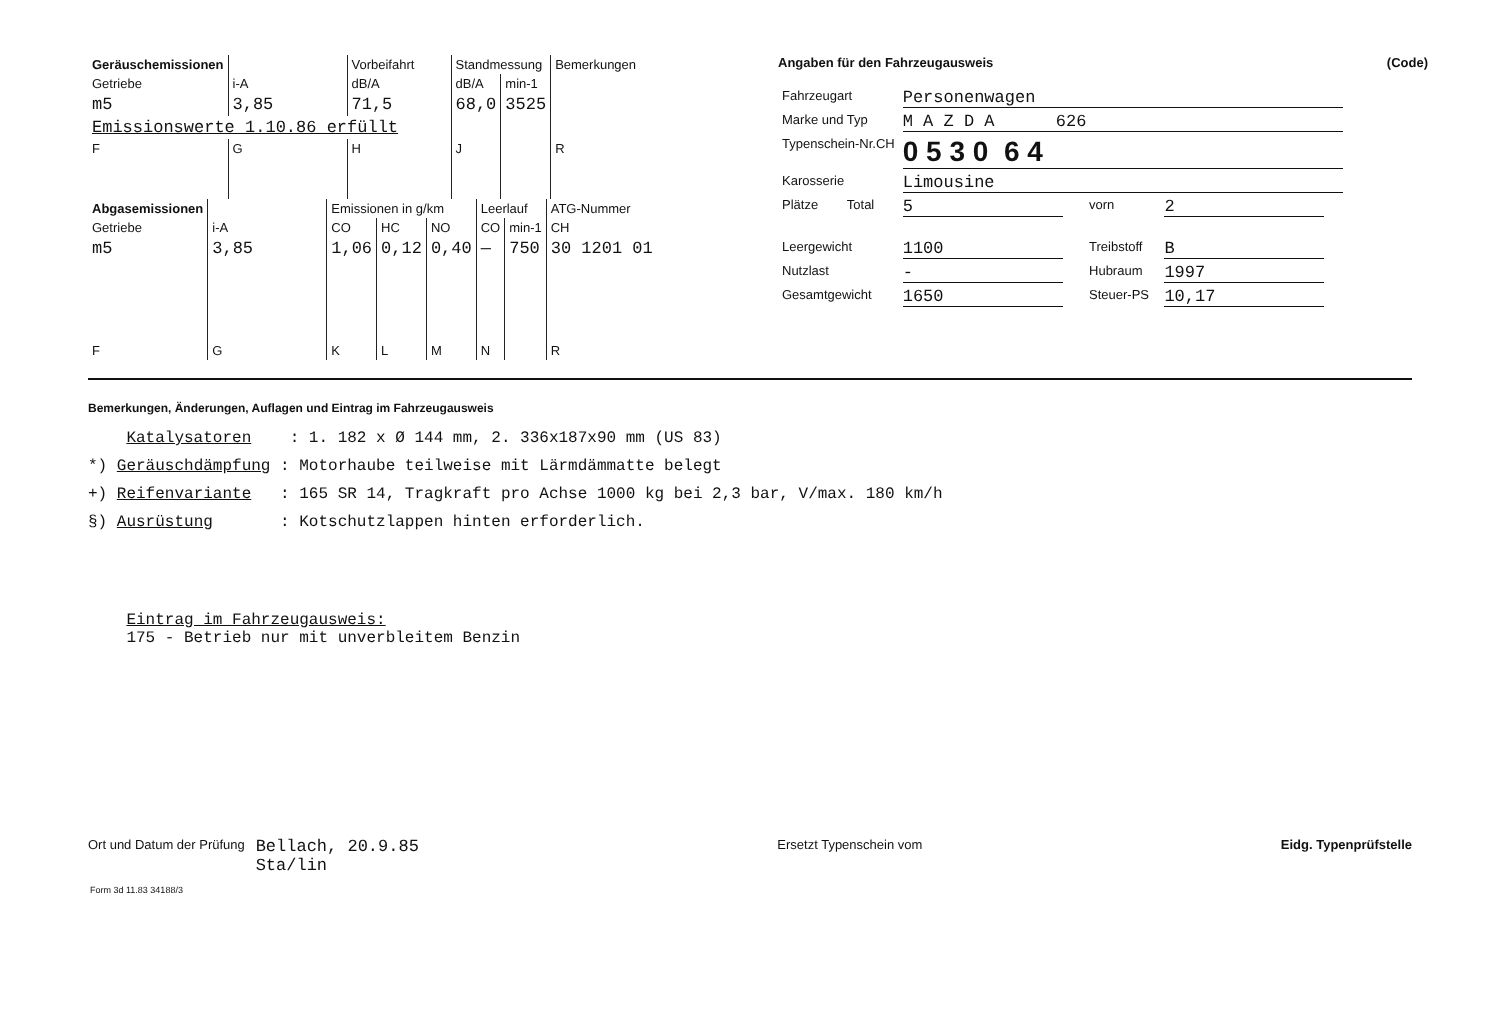| Geräuschemissionen | | Vorbeifahrt | Standmessung | | Bemerkungen |
| Getriebe | i-A | dB/A | dB/A | min-1 | |
| m5 | 3,85 | 71,5 | 68,0 | 3525 | |
| Emissionswerte 1.10.86 erfüllt | | | | | |
| F | G | H | J | | R |
| Abgasemissionen | | Emissionen in g/km | | | Leerlauf | | ATG-Nummer |
| Getriebe | i-A | CO | HC | NO | CO | min-1 | CH |
| m5 | 3,85 | 1,06 | 0,12 | 0,40 | — | 750 | 30 1201 01 |
| F | G | K | L | M | N | | R |
Angaben für den Fahrzeugausweis (Code)
| Fahrzeugart | Personenwagen | | |
| Marke und Typ | M A Z D A 626 | | |
| Typenschein-Nr.CH | 0 5 3 0 6 4 | | |
| Karosserie | Limousine | | |
| Plätze Total | 5 | vorn | 2 |
| Leergewicht | 1100 | Treibstoff | B |
| Nutzlast | - | Hubraum | 1997 |
| Gesamtgewicht | 1650 | Steuer-PS | 10,17 |
Bemerkungen, Änderungen, Auflagen und Eintrag im Fahrzeugausweis
Katalysatoren : 1. 182 x Ø 144 mm, 2. 336x187x90 mm (US 83)
*) Geräuschdämpfung : Motorhaube teilweise mit Lärmdämmatte belegt
+) Reifenvariante : 165 SR 14, Tragkraft pro Achse 1000 kg bei 2,3 bar, V/max. 180 km/h
§) Ausrüstung : Kotschutzlappen hinten erforderlich.
Eintrag im Fahrzeugausweis:
175 - Betrieb nur mit unverbleitem Benzin
Ort und Datum der Prüfung Bellach, 20.9.85
Sta/lin
Ersetzt Typenschein vom Eidg. Typenprüfstelle
Form 3d 11.83 34188/3